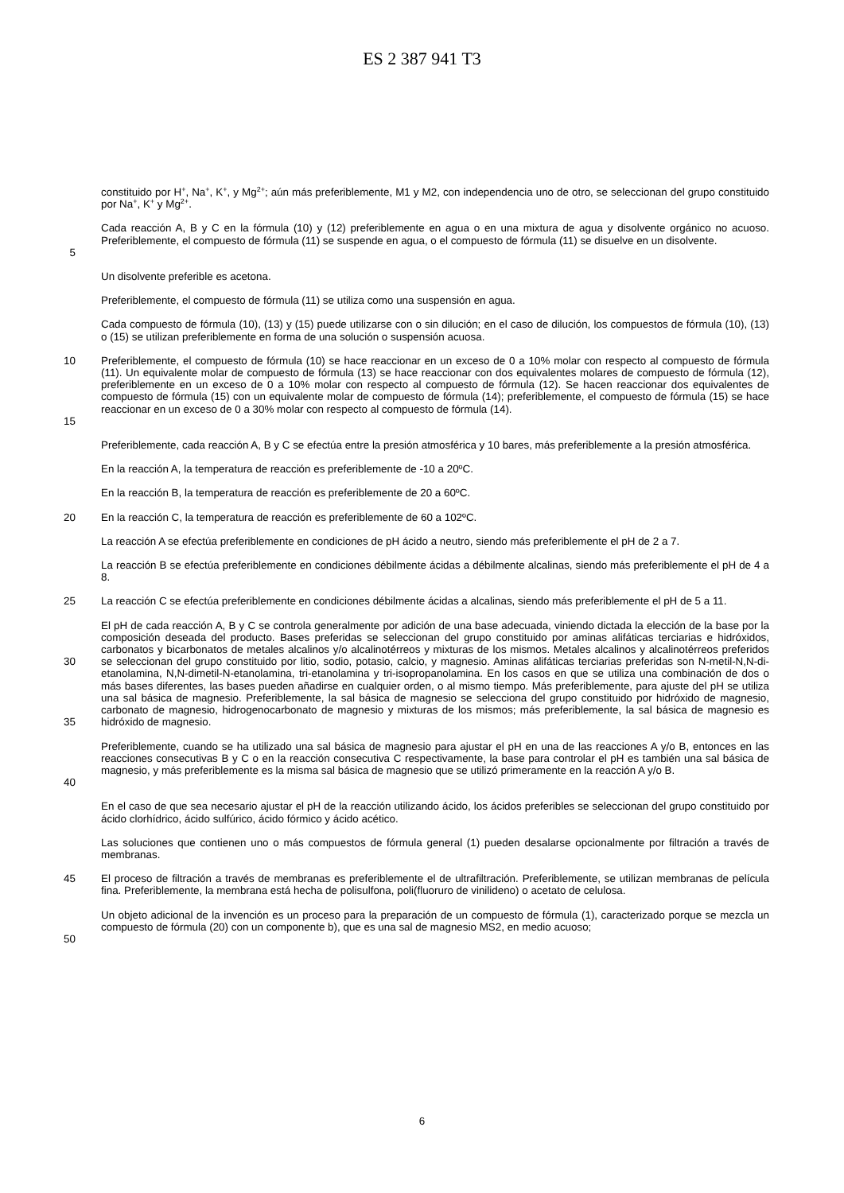ES 2 387 941 T3
constituido por H<sup>+</sup>, Na<sup>+</sup>, K<sup>+</sup>, y Mg<sup>2+</sup>; aún más preferiblemente, M1 y M2, con independencia uno de otro, se seleccionan del grupo constituido por Na<sup>+</sup>, K<sup>+</sup> y Mg<sup>2+</sup>.
5 Cada reacción A, B y C en la fórmula (10) y (12) preferiblemente en agua o en una mixtura de agua y disolvente orgánico no acuoso. Preferiblemente, el compuesto de fórmula (11) se suspende en agua, o el compuesto de fórmula (11) se disuelve en un disolvente.
Un disolvente preferible es acetona.
Preferiblemente, el compuesto de fórmula (11) se utiliza como una suspensión en agua.
Cada compuesto de fórmula (10), (13) y (15) puede utilizarse con o sin dilución; en el caso de dilución, los compuestos de fórmula (10), (13) o (15) se utilizan preferiblemente en forma de una solución o suspensión acuosa.
10
15
Preferiblemente, el compuesto de fórmula (10) se hace reaccionar en un exceso de 0 a 10% molar con respecto al compuesto de fórmula (11). Un equivalente molar de compuesto de fórmula (13) se hace reaccionar con dos equivalentes molares de compuesto de fórmula (12), preferiblemente en un exceso de 0 a 10% molar con respecto al compuesto de fórmula (12). Se hacen reaccionar dos equivalentes de compuesto de fórmula (15) con un equivalente molar de compuesto de fórmula (14); preferiblemente, el compuesto de fórmula (15) se hace reaccionar en un exceso de 0 a 30% molar con respecto al compuesto de fórmula (14).
Preferiblemente, cada reacción A, B y C se efectúa entre la presión atmosférica y 10 bares, más preferiblemente a la presión atmosférica.
En la reacción A, la temperatura de reacción es preferiblemente de -10 a 20ºC.
En la reacción B, la temperatura de reacción es preferiblemente de 20 a 60ºC.
20 En la reacción C, la temperatura de reacción es preferiblemente de 60 a 102ºC.
La reacción A se efectúa preferiblemente en condiciones de pH ácido a neutro, siendo más preferiblemente el pH de 2 a 7.
La reacción B se efectúa preferiblemente en condiciones débilmente ácidas a débilmente alcalinas, siendo más preferiblemente el pH de 4 a 8.
25 La reacción C se efectúa preferiblemente en condiciones débilmente ácidas a alcalinas, siendo más preferiblemente el pH de 5 a 11.
30
35
El pH de cada reacción A, B y C se controla generalmente por adición de una base adecuada, viniendo dictada la elección de la base por la composición deseada del producto. Bases preferidas se seleccionan del grupo constituido por aminas alifáticas terciarias e hidróxidos, carbonatos y bicarbonatos de metales alcalinos y/o alcalinotérreos y mixturas de los mismos. Metales alcalinos y alcalinotérreos preferidos se seleccionan del grupo constituido por litio, sodio, potasio, calcio, y magnesio. Aminas alifáticas terciarias preferidas son N-metil-N,N-di-etanolamina, N,N-dimetil-N-etanolamina, tri-etanolamina y tri-isopropanolamina. En los casos en que se utiliza una combinación de dos o más bases diferentes, las bases pueden añadirse en cualquier orden, o al mismo tiempo. Más preferiblemente, para ajuste del pH se utiliza una sal básica de magnesio. Preferiblemente, la sal básica de magnesio se selecciona del grupo constituido por hidróxido de magnesio, carbonato de magnesio, hidrogenocarbonato de magnesio y mixturas de los mismos; más preferiblemente, la sal básica de magnesio es hidróxido de magnesio.
40 Preferiblemente, cuando se ha utilizado una sal básica de magnesio para ajustar el pH en una de las reacciones A y/o B, entonces en las reacciones consecutivas B y C o en la reacción consecutiva C respectivamente, la base para controlar el pH es también una sal básica de magnesio, y más preferiblemente es la misma sal básica de magnesio que se utilizó primeramente en la reacción A y/o B.
En el caso de que sea necesario ajustar el pH de la reacción utilizando ácido, los ácidos preferibles se seleccionan del grupo constituido por ácido clorhídrico, ácido sulfúrico, ácido fórmico y ácido acético.
Las soluciones que contienen uno o más compuestos de fórmula general (1) pueden desalarse opcionalmente por filtración a través de membranas.
45 El proceso de filtración a través de membranas es preferiblemente el de ultrafiltración. Preferiblemente, se utilizan membranas de película fina. Preferiblemente, la membrana está hecha de polisulfona, poli(fluoruro de vinilideno) o acetato de celulosa.
50 Un objeto adicional de la invención es un proceso para la preparación de un compuesto de fórmula (1), caracterizado porque se mezcla un compuesto de fórmula (20) con un componente b), que es una sal de magnesio MS2, en medio acuoso;
6